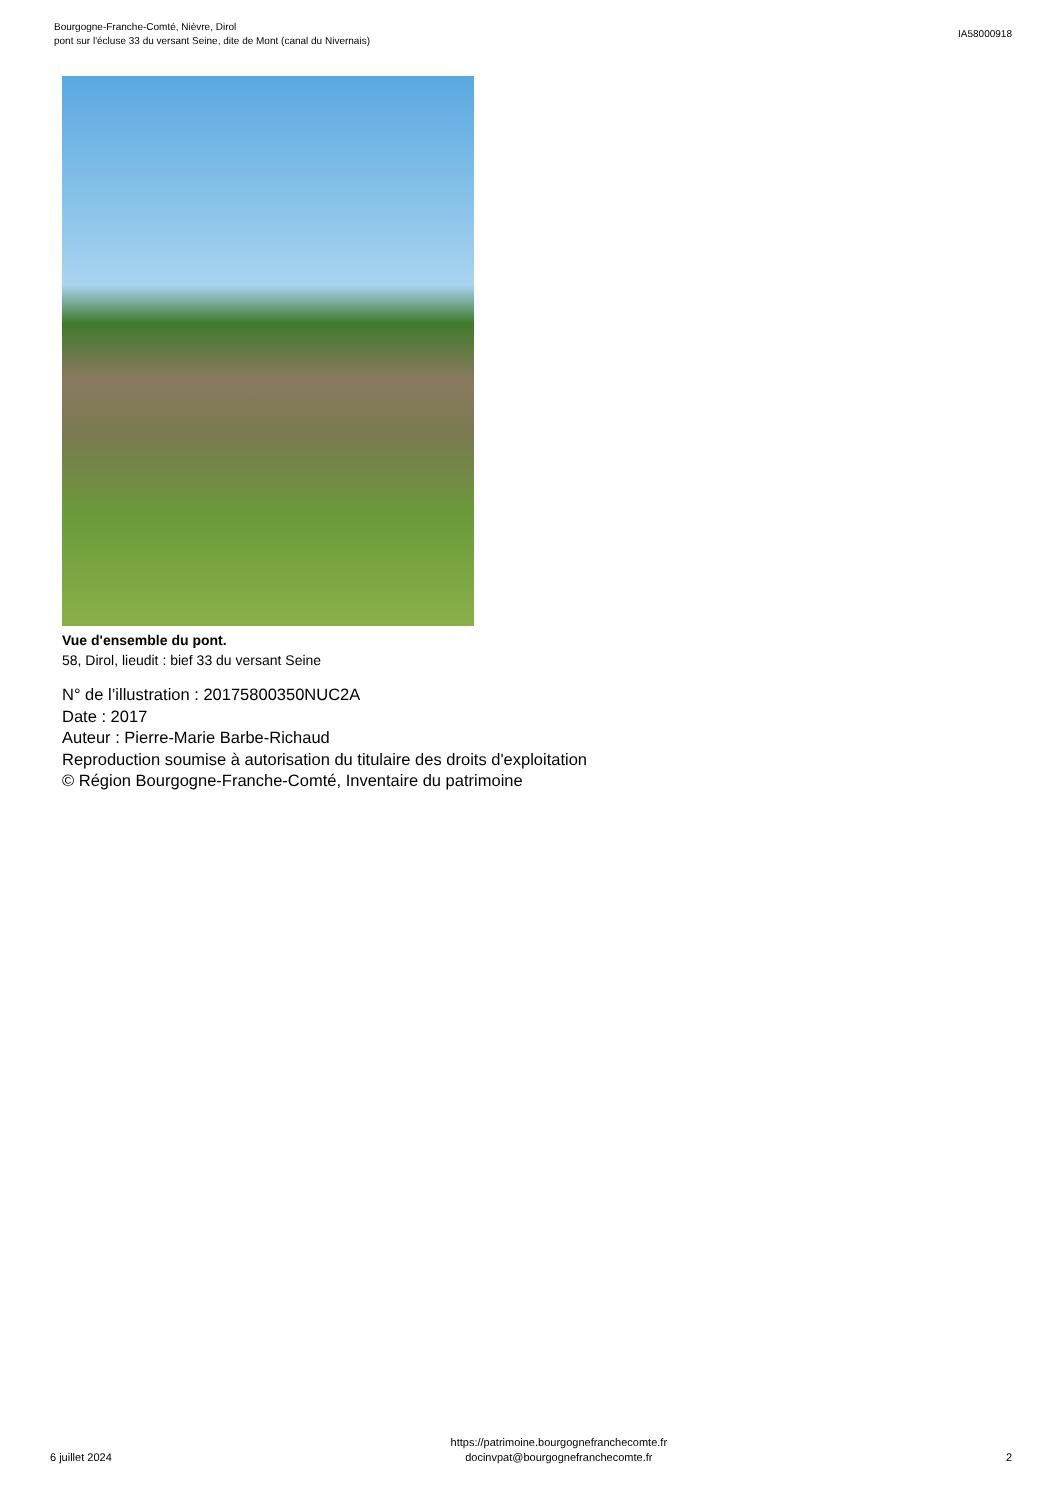Bourgogne-Franche-Comté, Nièvre, Dirol
pont sur l'écluse 33 du versant Seine, dite de Mont (canal du Nivernais)
IA58000918
Vue d'ensemble du pont.
58, Dirol, lieudit : bief 33 du versant Seine
N° de l’illustration : 20175800350NUC2A
Date : 2017
Auteur : Pierre-Marie Barbe-Richaud
Reproduction soumise à autorisation du titulaire des droits d'exploitation
© Région Bourgogne-Franche-Comté, Inventaire du patrimoine
6 juillet 2024
https://patrimoine.bourgognefranchecomte.fr
docinvpat@bourgognefranchecomte.fr
2